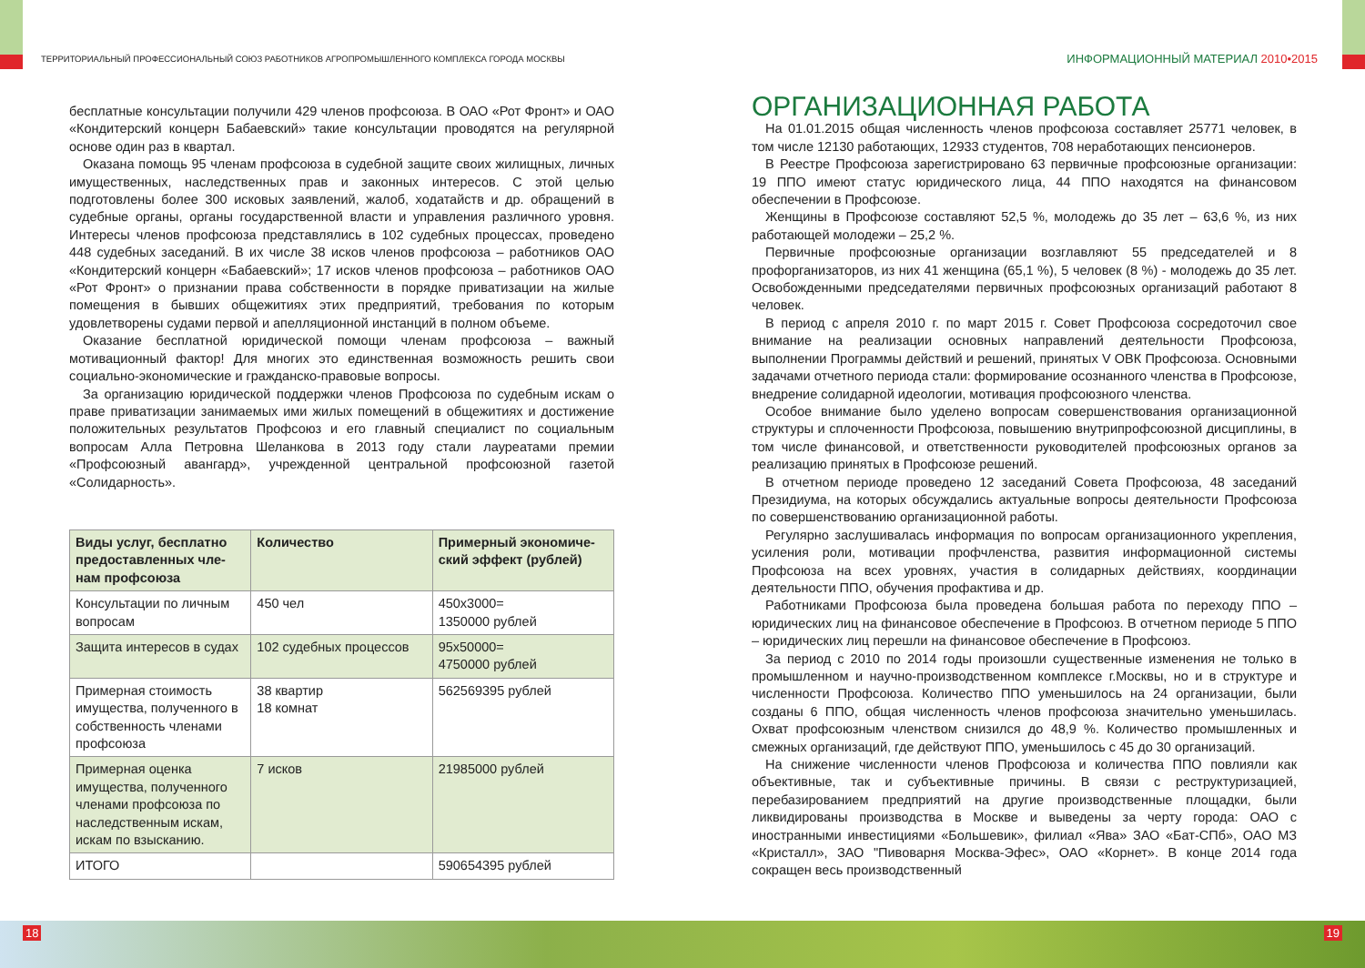ТЕРРИТОРИАЛЬНЫЙ ПРОФЕССИОНАЛЬНЫЙ СОЮЗ РАБОТНИКОВ АГРОПРОМЫШЛЕННОГО КОМПЛЕКСА ГОРОДА МОСКВЫ
бесплатные консультации получили 429 членов профсоюза. В ОАО «Рот Фронт» и ОАО «Кондитерский концерн Бабаевский» такие консультации проводятся на регулярной основе один раз в квартал.
Оказана помощь 95 членам профсоюза в судебной защите своих жилищных, личных имущественных, наследственных прав и законных интересов. С этой целью подготовлены более 300 исковых заявлений, жалоб, ходатайств и др. обращений в судебные органы, органы государственной власти и управления различного уровня. Интересы членов профсоюза представлялись в 102 судебных процессах, проведено 448 судебных заседаний. В их числе 38 исков членов профсоюза – работников ОАО «Кондитерский концерн «Бабаевский»; 17 исков членов профсоюза – работников ОАО «Рот Фронт» о признании права собственности в порядке приватизации на жилые помещения в бывших общежитиях этих предприятий, требования по которым удовлетворены судами первой и апелляционной инстанций в полном объеме.
Оказание бесплатной юридической помощи членам профсоюза – важный мотивационный фактор! Для многих это единственная возможность решить свои социально-экономические и гражданско-правовые вопросы.
За организацию юридической поддержки членов Профсоюза по судебным искам о праве приватизации занимаемых ими жилых помещений в общежитиях и достижение положительных результатов Профсоюз и его главный специалист по социальным вопросам Алла Петровна Шеланкова в 2013 году стали лауреатами премии «Профсоюзный авангард», учрежденной центральной профсоюзной газетой «Солидарность».
| Виды услуг, бесплатно предоставленных чле-нам профсоюза | Количество | Примерный экономиче-ский эффект (рублей) |
| --- | --- | --- |
| Консультации по личным вопросам | 450 чел | 450х3000= 1350000 рублей |
| Защита интересов в судах | 102 судебных процессов | 95х50000= 4750000 рублей |
| Примерная стоимость имущества, полученного в собственность членами профсоюза | 38 квартир 18 комнат | 562569395 рублей |
| Примерная оценка имущества, полученного членами профсоюза по наследственным искам, искам по взысканию. | 7 исков | 21985000 рублей |
| ИТОГО | | 590654395 рублей |
ИНФОРМАЦИОННЫЙ МАТЕРИАЛ 2010•2015
ОРГАНИЗАЦИОННАЯ РАБОТА
На 01.01.2015 общая численность членов профсоюза составляет 25771 человек, в том числе 12130 работающих, 12933 студентов, 708 неработающих пенсионеров.
В Реестре Профсоюза зарегистрировано 63 первичные профсоюзные организации: 19 ППО имеют статус юридического лица, 44 ППО находятся на финансовом обеспечении в Профсоюзе.
Женщины в Профсоюзе составляют 52,5 %, молодежь до 35 лет – 63,6 %, из них работающей молодежи – 25,2 %.
Первичные профсоюзные организации возглавляют 55 председателей и 8 профорганизаторов, из них 41 женщина (65,1 %), 5 человек (8 %) - молодежь до 35 лет. Освобожденными председателями первичных профсоюзных организаций работают 8 человек.
В период с апреля 2010 г. по март 2015 г. Совет Профсоюза сосредоточил свое внимание на реализации основных направлений деятельности Профсоюза, выполнении Программы действий и решений, принятых V ОВК Профсоюза. Основными задачами отчетного периода стали: формирование осознанного членства в Профсоюзе, внедрение солидарной идеологии, мотивация профсоюзного членства.
Особое внимание было уделено вопросам совершенствования организационной структуры и сплоченности Профсоюза, повышению внутрипрофсоюзной дисциплины, в том числе финансовой, и ответственности руководителей профсоюзных органов за реализацию принятых в Профсоюзе решений.
В отчетном периоде проведено 12 заседаний Совета Профсоюза, 48 заседаний Президиума, на которых обсуждались актуальные вопросы деятельности Профсоюза по совершенствованию организационной работы.
Регулярно заслушивалась информация по вопросам организационного укрепления, усиления роли, мотивации профчленства, развития информационной системы Профсоюза на всех уровнях, участия в солидарных действиях, координации деятельности ППО, обучения профактива и др.
Работниками Профсоюза была проведена большая работа по переходу ППО – юридических лиц на финансовое обеспечение в Профсоюз. В отчетном периоде 5 ППО – юридических лиц перешли на финансовое обеспечение в Профсоюз.
За период с 2010 по 2014 годы произошли существенные изменения не только в промышленном и научно-производственном комплексе г.Москвы, но и в структуре и численности Профсоюза. Количество ППО уменьшилось на 24 организации, были созданы 6 ППО, общая численность членов профсоюза значительно уменьшилась. Охват профсоюзным членством снизился до 48,9 %. Количество промышленных и смежных организаций, где действуют ППО, уменьшилось с 45 до 30 организаций.
На снижение численности членов Профсоюза и количества ППО повлияли как объективные, так и субъективные причины. В связи с реструктуризацией, перебазированием предприятий на другие производственные площадки, были ликвидированы производства в Москве и выведены за черту города: ОАО с иностранными инвестициями «Большевик», филиал «Ява» ЗАО «Бат-СПб», ОАО МЗ «Кристалл», ЗАО "Пивоварня Москва-Эфес», ОАО «Корнет». В конце 2014 года сокращен весь производственный
18 19